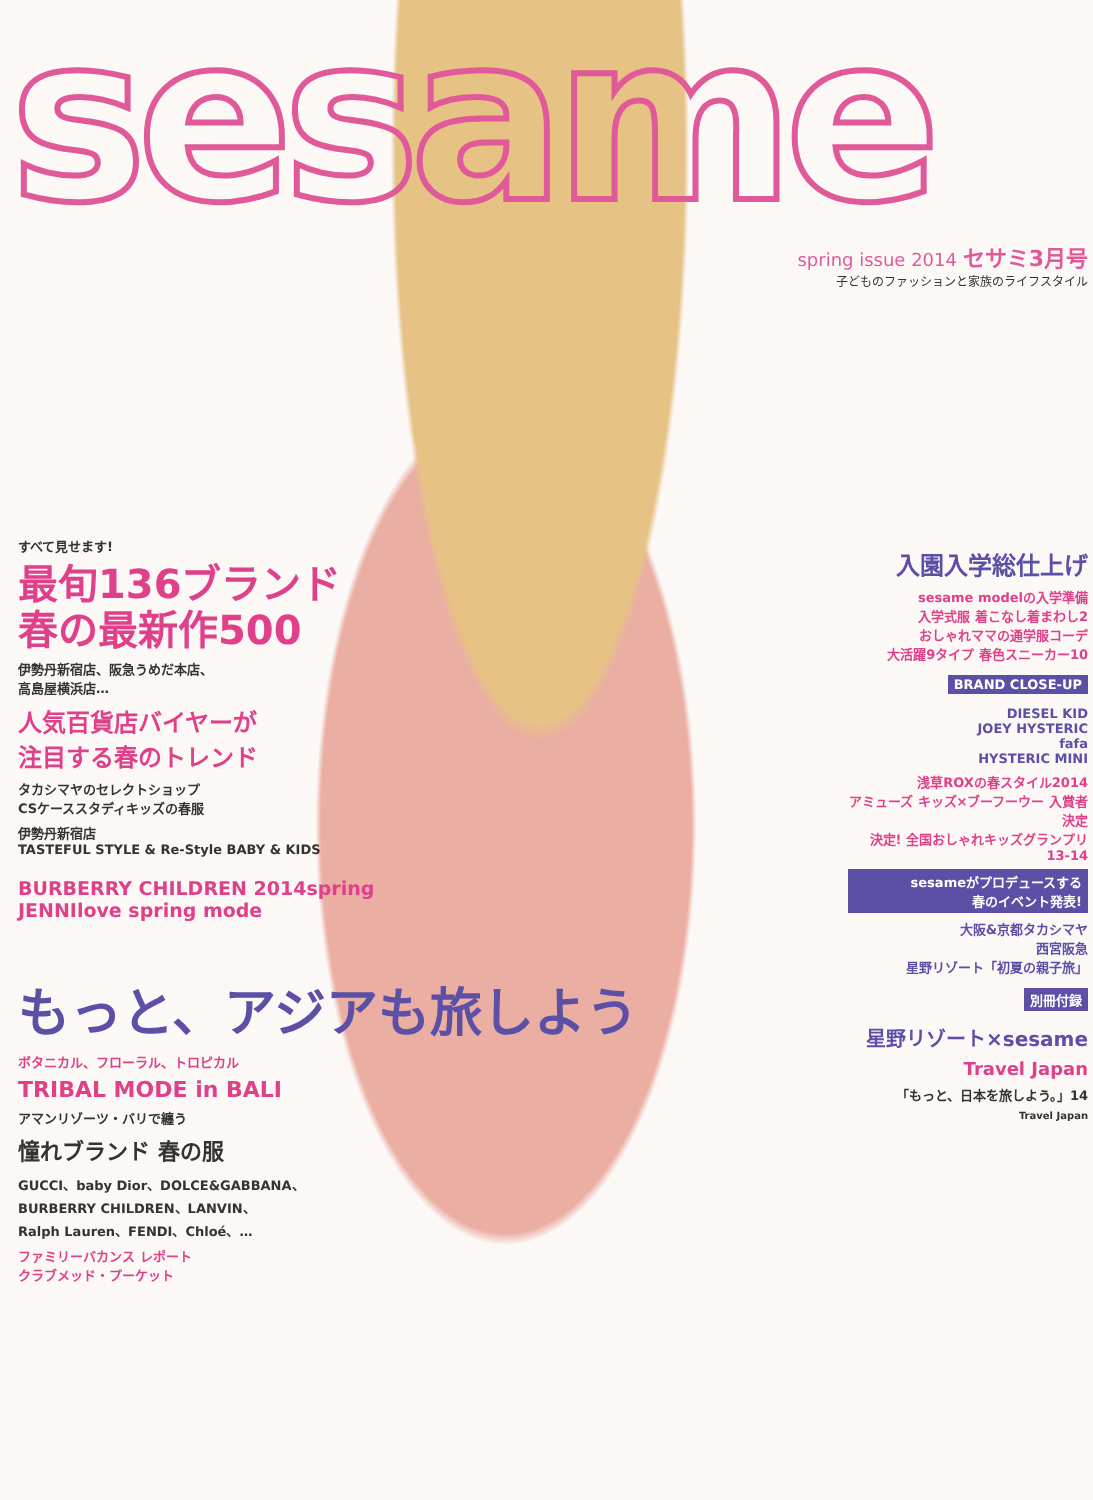sesame
spring issue 2014 セサミ3月号
子どものファッションと家族のライフスタイル
すべて見せます!
最旬136ブランド
春の最新作500
伊勢丹新宿店、阪急うめだ本店、
高島屋横浜店…
人気百貨店バイヤーが
注目する春のトレンド
タカシマヤのセレクトショップ
CSケーススタディキッズの春服
伊勢丹新宿店
TASTEFUL STYLE & Re-Style BABY & KIDS
BURBERRY CHILDREN 2014spring
JENNIlove spring mode
もっと、アジアも旅しよう
ボタニカル、フローラル、トロピカル
TRIBAL MODE in BALI
アマンリゾーツ・バリで纏う
憧れブランド 春の服
GUCCI、baby Dior、DOLCE&GABBANA、
BURBERRY CHILDREN、LANVIN、
Ralph Lauren、FENDI、Chloé、…
ファミリーバカンス レポート
クラブメッド・プーケット
入園入学総仕上げ
sesame modelの入学準備
入学式服 着こなし着まわし2
おしゃれママの通学服コーデ
大活躍9タイプ 春色スニーカー10
BRAND CLOSE-UP
DIESEL KID
JOEY HYSTERIC
fafa
HYSTERIC MINI
浅草ROXの春スタイル2014
アミューズ キッズ×ブーフーウー 入賞者決定
決定! 全国おしゃれキッズグランプリ 13-14
sesameがプロデュースする
春のイベント発表!
大阪&京都タカシマヤ
西宮阪急
星野リゾート「初夏の親子旅」
別冊付録
星野リゾート×sesame
Travel Japan
「もっと、日本を旅しよう。」14
Travel Japan